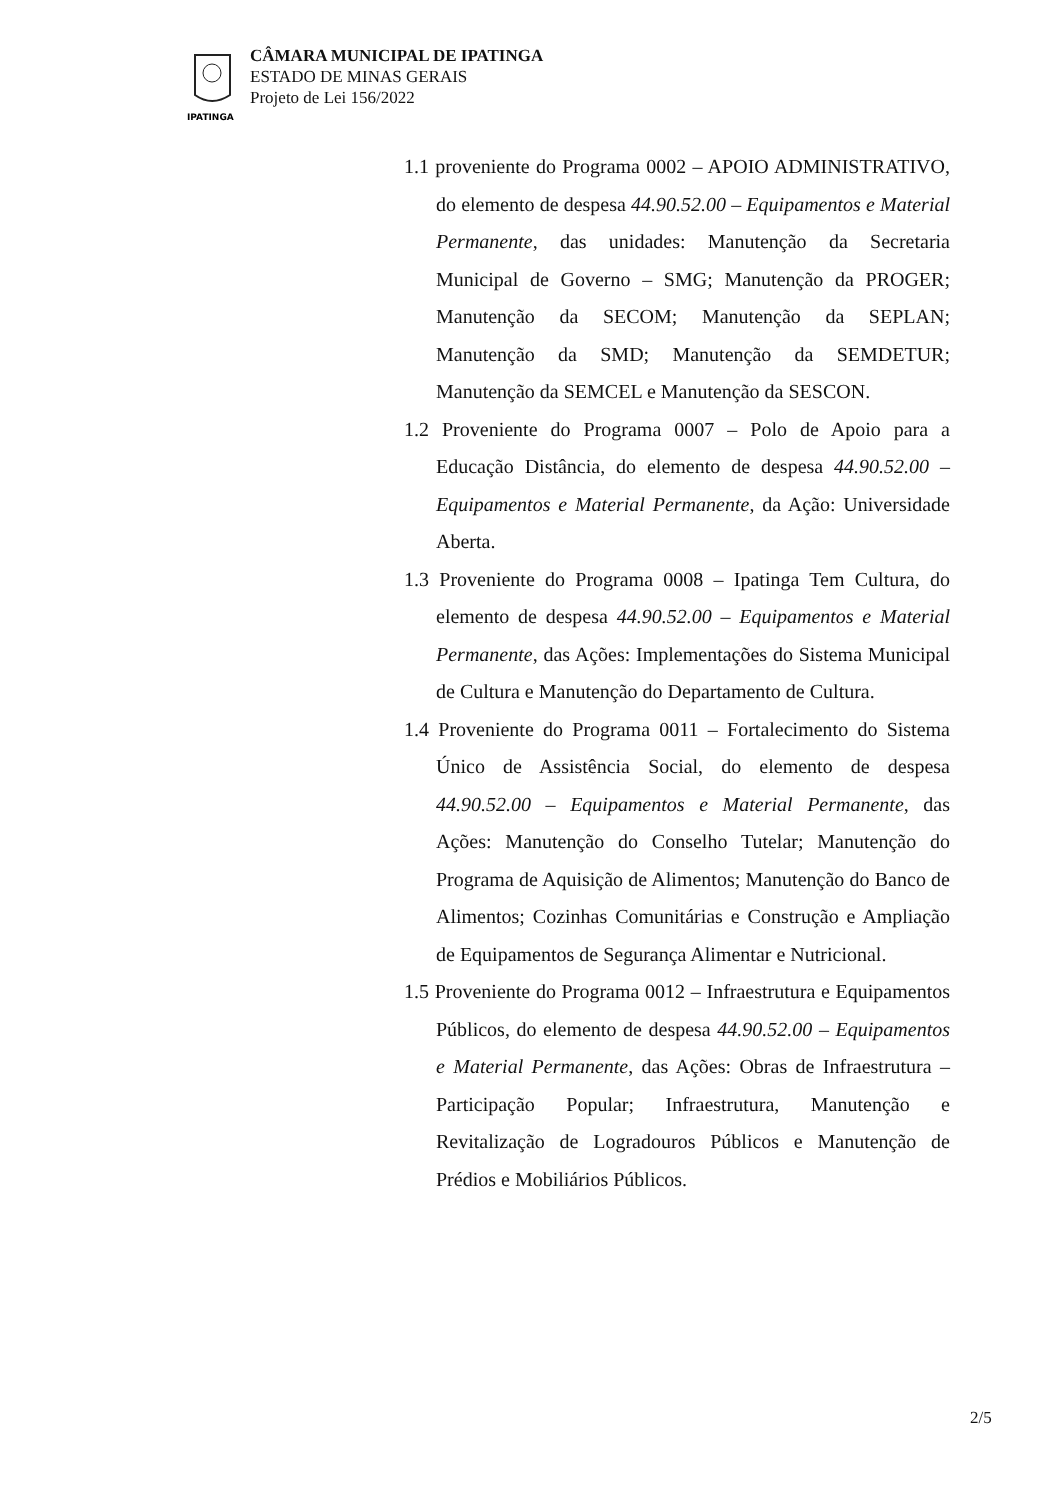IPATINGA
CÂMARA MUNICIPAL DE IPATINGA
ESTADO DE MINAS GERAIS
Projeto de Lei 156/2022
1.1 proveniente do Programa 0002 – APOIO ADMINISTRATIVO, do elemento de despesa 44.90.52.00 – Equipamentos e Material Permanente, das unidades: Manutenção da Secretaria Municipal de Governo – SMG; Manutenção da PROGER; Manutenção da SECOM; Manutenção da SEPLAN; Manutenção da SMD; Manutenção da SEMDETUR; Manutenção da SEMCEL e Manutenção da SESCON.
1.2 Proveniente do Programa 0007 – Polo de Apoio para a Educação Distância, do elemento de despesa 44.90.52.00 – Equipamentos e Material Permanente, da Ação: Universidade Aberta.
1.3 Proveniente do Programa 0008 – Ipatinga Tem Cultura, do elemento de despesa 44.90.52.00 – Equipamentos e Material Permanente, das Ações: Implementações do Sistema Municipal de Cultura e Manutenção do Departamento de Cultura.
1.4 Proveniente do Programa 0011 – Fortalecimento do Sistema Único de Assistência Social, do elemento de despesa 44.90.52.00 – Equipamentos e Material Permanente, das Ações: Manutenção do Conselho Tutelar; Manutenção do Programa de Aquisição de Alimentos; Manutenção do Banco de Alimentos; Cozinhas Comunitárias e Construção e Ampliação de Equipamentos de Segurança Alimentar e Nutricional.
1.5 Proveniente do Programa 0012 – Infraestrutura e Equipamentos Públicos, do elemento de despesa 44.90.52.00 – Equipamentos e Material Permanente, das Ações: Obras de Infraestrutura – Participação Popular; Infraestrutura, Manutenção e Revitalização de Logradouros Públicos e Manutenção de Prédios e Mobiliários Públicos.
2/5